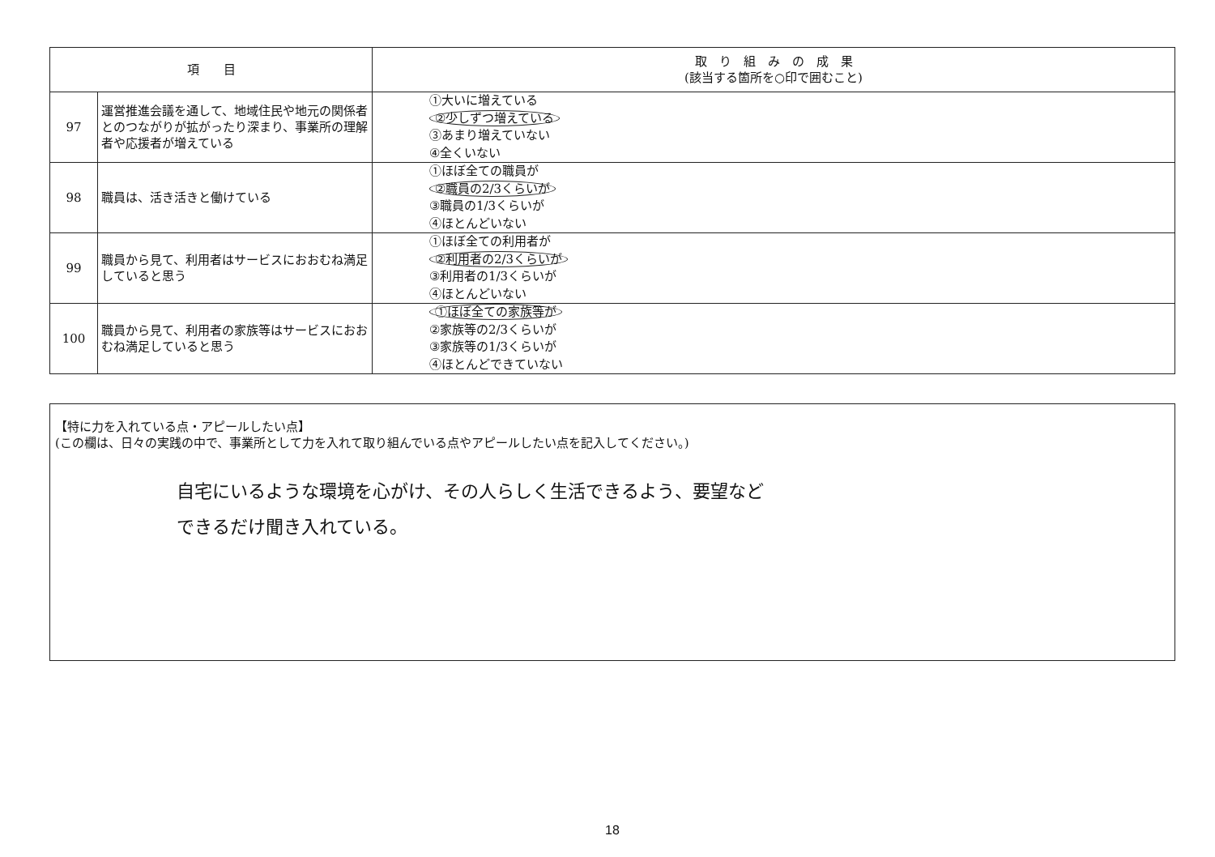| 項 目 | | 取 り 組 み の 成 果 (該当する箇所を○印で囲むこと) |
| --- | --- | --- |
| 97 | 運営推進会議を通して、地域住民や地元の関係者とのつながりが拡がったり深まり、事業所の理解者や応援者が増えている | ①大いに増えている ②少しずつ増えている ③あまり増えていない ④全くいない |
| 98 | 職員は、活き活きと働けている | ①ほぼ全ての職員が ②職員の2/3くらいが ③職員の1/3くらいが ④ほとんどいない |
| 99 | 職員から見て、利用者はサービスにおおむね満足していると思う | ①ほぼ全ての利用者が ②利用者の2/3くらいが ③利用者の1/3くらいが ④ほとんどいない |
| 100 | 職員から見て、利用者の家族等はサービスにおおむね満足していると思う | ①ほぼ全ての家族等が ②家族等の2/3くらいが ③家族等の1/3くらいが ④ほとんどできていない |
【特に力を入れている点・アピールしたい点】
(この欄は、日々の実践の中で、事業所として力を入れて取り組んでいる点やアピールしたい点を記入してください。)
自宅にいるような環境を心がけ、その人らしく生活できるよう、要望など
できるだけ聞き入れている。
18